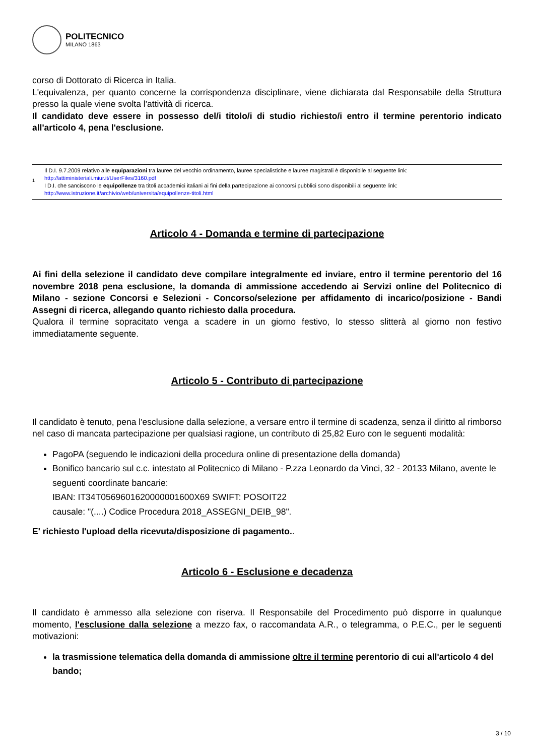POLITECNICO
MILANO 1863
corso di Dottorato di Ricerca in Italia.
L'equivalenza, per quanto concerne la corrispondenza disciplinare, viene dichiarata dal Responsabile della Struttura presso la quale viene svolta l'attività di ricerca.
Il candidato deve essere in possesso del/i titolo/i di studio richiesto/i entro il termine perentorio indicato all'articolo 4, pena l'esclusione.
1
Il D.I. 9.7.2009 relativo alle equiparazioni tra lauree del vecchio ordinamento, lauree specialistiche e lauree magistrali è disponibile al seguente link:
http://attiministeriali.miur.it/UserFiles/3160.pdf
I D.I. che sanciscono le equipollenze tra titoli accademici italiani ai fini della partecipazione ai concorsi pubblici sono disponibili al seguente link:
http://www.istruzione.it/archivio/web/universita/equipollenze-titoli.html
Articolo 4 - Domanda e termine di partecipazione
Ai fini della selezione il candidato deve compilare integralmente ed inviare, entro il termine perentorio del 16 novembre 2018 pena esclusione, la domanda di ammissione accedendo ai Servizi online del Politecnico di Milano - sezione Concorsi e Selezioni - Concorso/selezione per affidamento di incarico/posizione - Bandi Assegni di ricerca, allegando quanto richiesto dalla procedura.
Qualora il termine sopracitato venga a scadere in un giorno festivo, lo stesso slitterà al giorno non festivo immediatamente seguente.
Articolo 5 - Contributo di partecipazione
Il candidato è tenuto, pena l'esclusione dalla selezione, a versare entro il termine di scadenza, senza il diritto al rimborso nel caso di mancata partecipazione per qualsiasi ragione, un contributo di 25,82 Euro con le seguenti modalità:
PagoPA (seguendo le indicazioni della procedura online di presentazione della domanda)
Bonifico bancario sul c.c. intestato al Politecnico di Milano - P.zza Leonardo da Vinci, 32 - 20133 Milano, avente le seguenti coordinate bancarie:
IBAN: IT34T0569601620000001600X69 SWIFT: POSOIT22
causale: "(....) Codice Procedura 2018_ASSEGNI_DEIB_98".
E' richiesto l'upload della ricevuta/disposizione di pagamento..
Articolo 6 - Esclusione e decadenza
Il candidato è ammesso alla selezione con riserva. Il Responsabile del Procedimento può disporre in qualunque momento, l'esclusione dalla selezione a mezzo fax, o raccomandata A.R., o telegramma, o P.E.C., per le seguenti motivazioni:
la trasmissione telematica della domanda di ammissione oltre il termine perentorio di cui all'articolo 4 del bando;
3 / 10